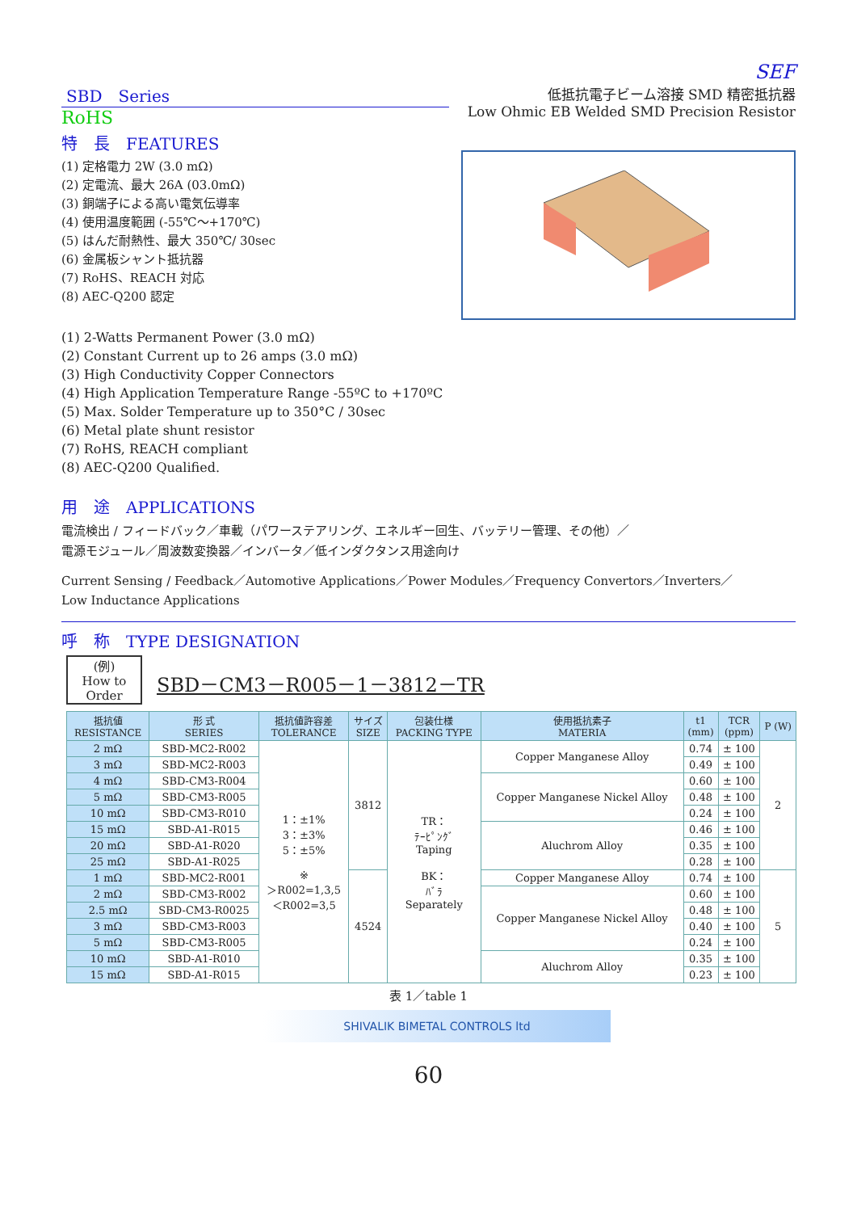SEF
SBD　Series
RoHS
特　長　FEATURES
(1) 定格電力 2W (3.0 mΩ)
(2) 定電流、最大 26A (03.0mΩ)
(3) 銅端子による高い電気伝導率
(4) 使用温度範囲 (-55℃〜+170℃)
(5) はんだ耐熱性、最大 350℃/ 30sec
(6) 金属板シャント抵抗器
(7) RoHS、REACH 対応
(8) AEC-Q200 認定
低抵抗電子ビーム溶接 SMD 精密抵抗器
Low Ohmic EB Welded SMD Precision Resistor
(1) 2-Watts Permanent Power (3.0 mΩ)
(2) Constant Current up to 26 amps (3.0 mΩ)
(3) High Conductivity Copper Connectors
(4) High Application Temperature Range -55ºC to +170ºC
(5) Max. Solder Temperature up to 350°C / 30sec
(6) Metal plate shunt resistor
(7) RoHS, REACH compliant
(8) AEC-Q200 Qualified.
用　途　APPLICATIONS
電流検出 / フィードバック／車載（パワーステアリング、エネルギー回生、バッテリー管理、その他）／
電源モジュール／周波数変換器／インバータ／低インダクタンス用途向け
Current Sensing / Feedback／Automotive Applications／Power Modules／Frequency Convertors／Inverters／
Low Inductance Applications
呼　称　TYPE DESIGNATION
(例)
How to
Order
SBD－CM3－R005－1－3812－TR
| 抵抗値 RESISTANCE | 形 式 SERIES | 抵抗値許容差 TOLERANCE | サイズ SIZE | 包装仕様 PACKING TYPE | 使用抵抗素子 MATERIA | t1 (mm) | TCR (ppm) | P (W) |
| --- | --- | --- | --- | --- | --- | --- | --- | --- |
| 2 mΩ | SBD-MC2-R002 | 1：±1% 3：±3% 5：±5% ※ ＞R002=1,3,5 ＜R002=3,5 | 3812 | TR： ﾃｰﾋﾟﾝｸﾞ Taping BK： ﾊﾞﾗ Separately | Copper Manganese Alloy | 0.74 | ± 100 | 2 |
| 3 mΩ | SBD-MC2-R003 | | | | | 0.49 | ± 100 | |
| 4 mΩ | SBD-CM3-R004 | | | | Copper Manganese Nickel Alloy | 0.60 | ± 100 | |
| 5 mΩ | SBD-CM3-R005 | | | | | 0.48 | ± 100 | |
| 10 mΩ | SBD-CM3-R010 | | | | | 0.24 | ± 100 | |
| 15 mΩ | SBD-A1-R015 | | | | Aluchrom Alloy | 0.46 | ± 100 | |
| 20 mΩ | SBD-A1-R020 | | | | | 0.35 | ± 100 | |
| 25 mΩ | SBD-A1-R025 | | | | | 0.28 | ± 100 | |
| 1 mΩ | SBD-MC2-R001 | | 4524 | | Copper Manganese Alloy | 0.74 | ± 100 | 5 |
| 2 mΩ | SBD-CM3-R002 | | | | Copper Manganese Nickel Alloy | 0.60 | ± 100 | |
| 2.5 mΩ | SBD-CM3-R0025 | | | | | 0.48 | ± 100 | |
| 3 mΩ | SBD-CM3-R003 | | | | | 0.40 | ± 100 | |
| 5 mΩ | SBD-CM3-R005 | | | | | 0.24 | ± 100 | |
| 10 mΩ | SBD-A1-R010 | | | | Aluchrom Alloy | 0.35 | ± 100 | |
| 15 mΩ | SBD-A1-R015 | | | | | 0.23 | ± 100 | |
表 1／table 1
SHIVALIK BIMETAL CONTROLS ltd
60